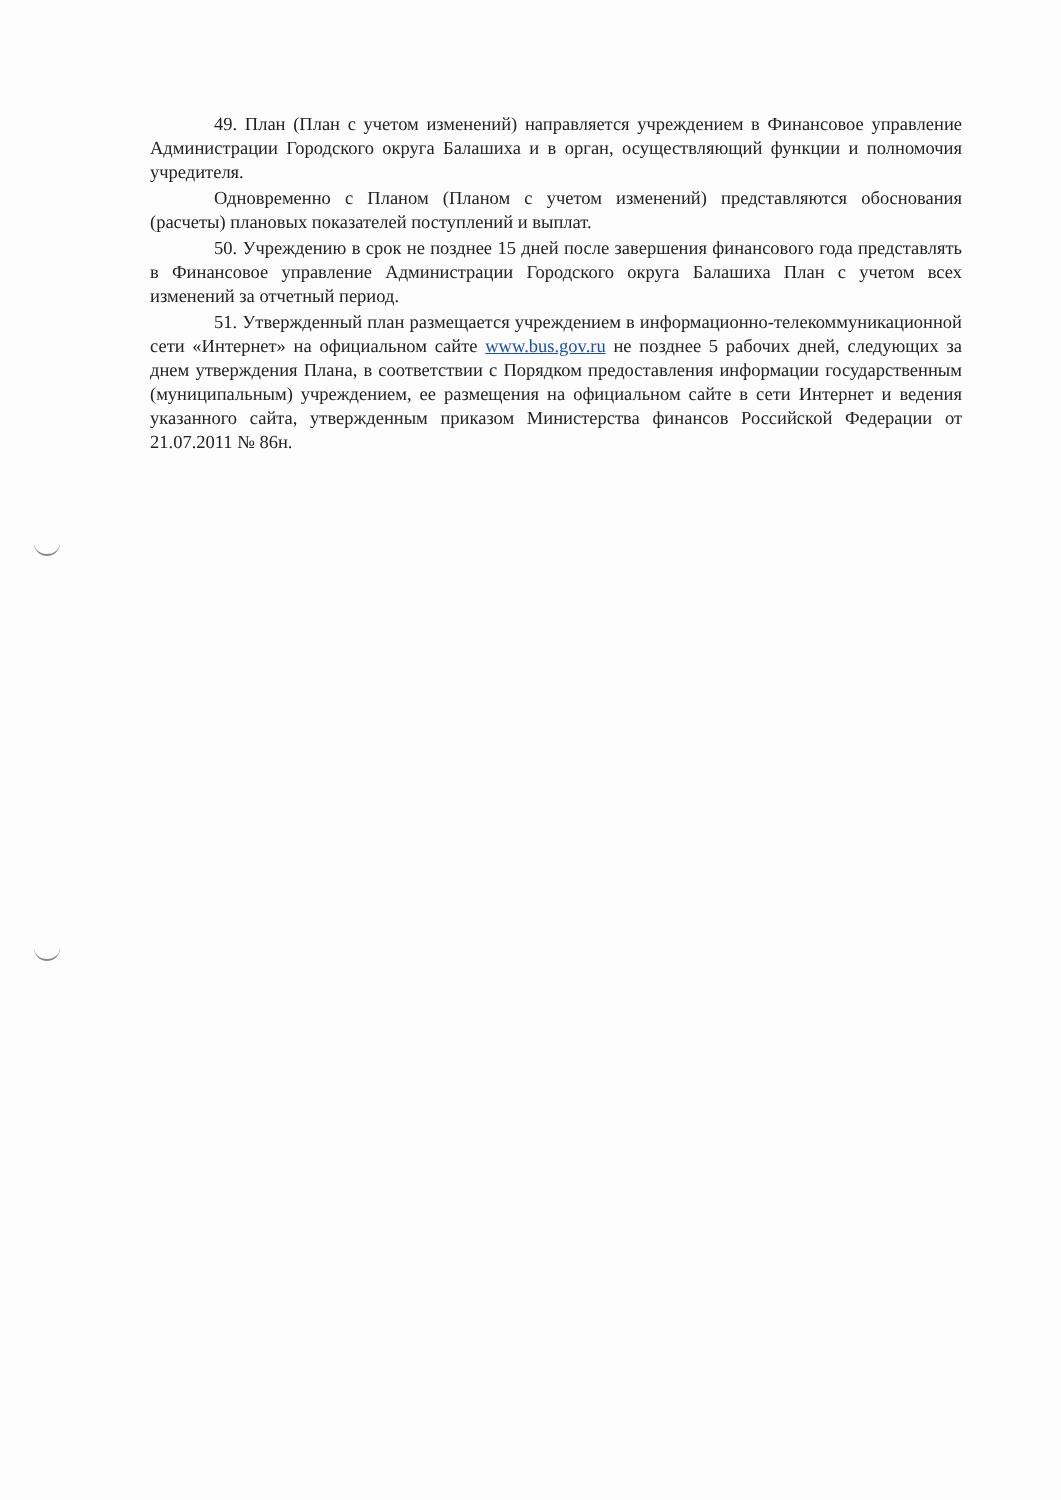49. План (План с учетом изменений) направляется учреждением в Финансовое управление Администрации Городского округа Балашиха и в орган, осуществляющий функции и полномочия учредителя.
Одновременно с Планом (Планом с учетом изменений) представляются обоснования (расчеты) плановых показателей поступлений и выплат.
50. Учреждению в срок не позднее 15 дней после завершения финансового года представлять в Финансовое управление Администрации Городского округа Балашиха План с учетом всех изменений за отчетный период.
51. Утвержденный план размещается учреждением в информационно-телекоммуникационной сети «Интернет» на официальном сайте www.bus.gov.ru не позднее 5 рабочих дней, следующих за днем утверждения Плана, в соответствии с Порядком предоставления информации государственным (муниципальным) учреждением, ее размещения на официальном сайте в сети Интернет и ведения указанного сайта, утвержденным приказом Министерства финансов Российской Федерации от 21.07.2011 № 86н.